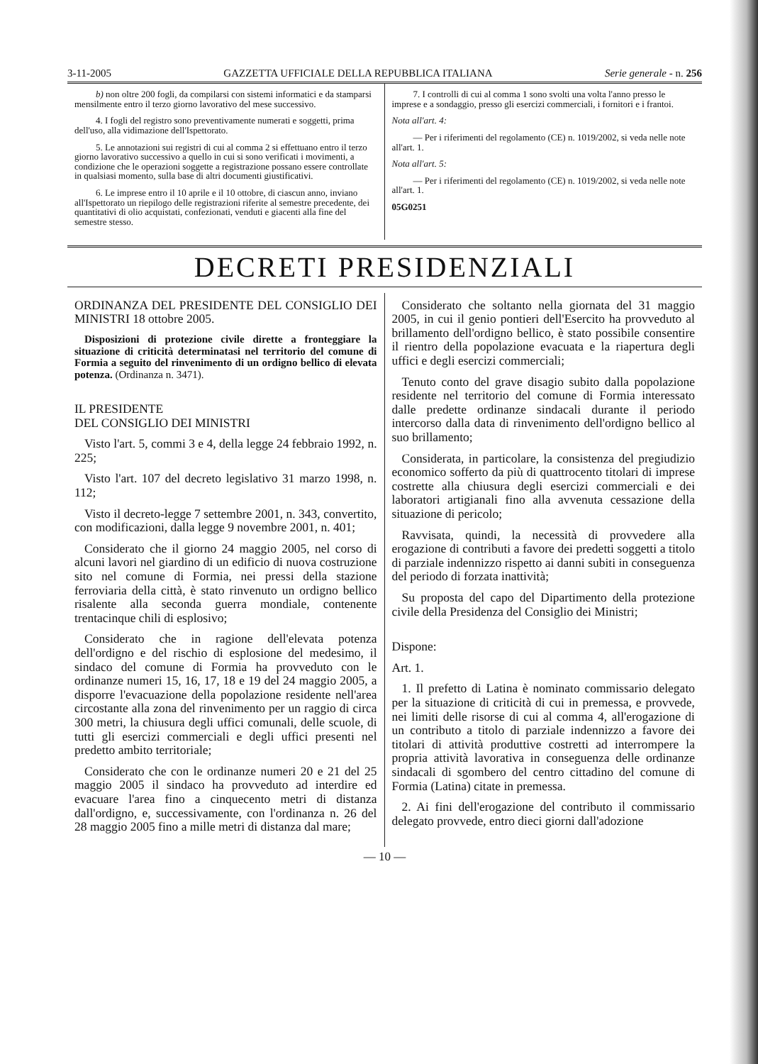3-11-2005 GAZZETTA UFFICIALE DELLA REPUBBLICA ITALIANA Serie generale - n. 256
b) non oltre 200 fogli, da compilarsi con sistemi informatici e da stamparsi mensilmente entro il terzo giorno lavorativo del mese successivo.
4. I fogli del registro sono preventivamente numerati e soggetti, prima dell'uso, alla vidimazione dell'Ispettorato.
5. Le annotazioni sui registri di cui al comma 2 si effettuano entro il terzo giorno lavorativo successivo a quello in cui si sono verificati i movimenti, a condizione che le operazioni soggette a registrazione possano essere controllate in qualsiasi momento, sulla base di altri documenti giustificativi.
6. Le imprese entro il 10 aprile e il 10 ottobre, di ciascun anno, inviano all'Ispettorato un riepilogo delle registrazioni riferite al semestre precedente, dei quantitativi di olio acquistati, confezionati, venduti e giacenti alla fine del semestre stesso.
7. I controlli di cui al comma 1 sono svolti una volta l'anno presso le imprese e a sondaggio, presso gli esercizi commerciali, i fornitori e i frantoi.
Nota all'art. 4:
— Per i riferimenti del regolamento (CE) n. 1019/2002, si veda nelle note all'art. 1.
Nota all'art. 5:
— Per i riferimenti del regolamento (CE) n. 1019/2002, si veda nelle note all'art. 1.
05G0251
DECRETI PRESIDENZIALI
ORDINANZA DEL PRESIDENTE DEL CONSIGLIO DEI MINISTRI 18 ottobre 2005.
Disposizioni di protezione civile dirette a fronteggiare la situazione di criticità determinatasi nel territorio del comune di Formia a seguito del rinvenimento di un ordigno bellico di elevata potenza. (Ordinanza n. 3471).
IL PRESIDENTE
DEL CONSIGLIO DEI MINISTRI
Visto l'art. 5, commi 3 e 4, della legge 24 febbraio 1992, n. 225;
Visto l'art. 107 del decreto legislativo 31 marzo 1998, n. 112;
Visto il decreto-legge 7 settembre 2001, n. 343, convertito, con modificazioni, dalla legge 9 novembre 2001, n. 401;
Considerato che il giorno 24 maggio 2005, nel corso di alcuni lavori nel giardino di un edificio di nuova costruzione sito nel comune di Formia, nei pressi della stazione ferroviaria della città, è stato rinvenuto un ordigno bellico risalente alla seconda guerra mondiale, contenente trentacinque chili di esplosivo;
Considerato che in ragione dell'elevata potenza dell'ordigno e del rischio di esplosione del medesimo, il sindaco del comune di Formia ha provveduto con le ordinanze numeri 15, 16, 17, 18 e 19 del 24 maggio 2005, a disporre l'evacuazione della popolazione residente nell'area circostante alla zona del rinvenimento per un raggio di circa 300 metri, la chiusura degli uffici comunali, delle scuole, di tutti gli esercizi commerciali e degli uffici presenti nel predetto ambito territoriale;
Considerato che con le ordinanze numeri 20 e 21 del 25 maggio 2005 il sindaco ha provveduto ad interdire ed evacuare l'area fino a cinquecento metri di distanza dall'ordigno, e, successivamente, con l'ordinanza n. 26 del 28 maggio 2005 fino a mille metri di distanza dal mare;
Considerato che soltanto nella giornata del 31 maggio 2005, in cui il genio pontieri dell'Esercito ha provveduto al brillamento dell'ordigno bellico, è stato possibile consentire il rientro della popolazione evacuata e la riapertura degli uffici e degli esercizi commerciali;
Tenuto conto del grave disagio subito dalla popolazione residente nel territorio del comune di Formia interessato dalle predette ordinanze sindacali durante il periodo intercorso dalla data di rinvenimento dell'ordigno bellico al suo brillamento;
Considerata, in particolare, la consistenza del pregiudizio economico sofferto da più di quattrocento titolari di imprese costrette alla chiusura degli esercizi commerciali e dei laboratori artigianali fino alla avvenuta cessazione della situazione di pericolo;
Ravvisata, quindi, la necessità di provvedere alla erogazione di contributi a favore dei predetti soggetti a titolo di parziale indennizzo rispetto ai danni subiti in conseguenza del periodo di forzata inattività;
Su proposta del capo del Dipartimento della protezione civile della Presidenza del Consiglio dei Ministri;
Dispone:
Art. 1.
1. Il prefetto di Latina è nominato commissario delegato per la situazione di criticità di cui in premessa, e provvede, nei limiti delle risorse di cui al comma 4, all'erogazione di un contributo a titolo di parziale indennizzo a favore dei titolari di attività produttive costretti ad interrompere la propria attività lavorativa in conseguenza delle ordinanze sindacali di sgombero del centro cittadino del comune di Formia (Latina) citate in premessa.
2. Ai fini dell'erogazione del contributo il commissario delegato provvede, entro dieci giorni dall'adozione
— 10 —